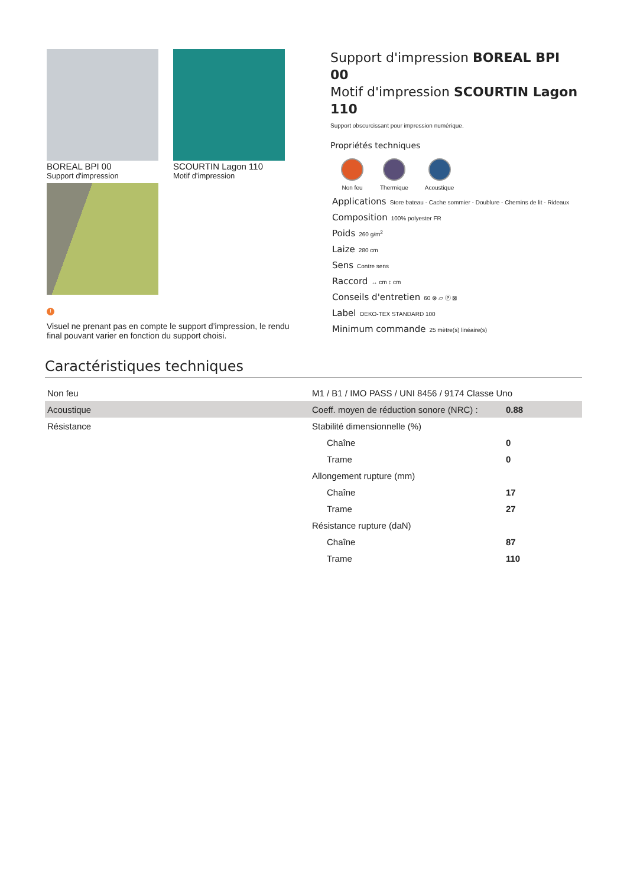BOREAL BPI 00
Support d'impression
SCOURTIN Lagon 110
Motif d'impression
!
Visuel ne prenant pas en compte le support d’impression, le rendu final pouvant varier en fonction du support choisi.
Support d'impression BOREAL BPI 00
Motif d'impression SCOURTIN Lagon 110
Support obscurcissant pour impression numérique.
Propriétés techniques
Non feu Thermique Acoustique
Applications Store bateau - Cache sommier - Doublure - Chemins de lit - Rideaux
Composition 100% polyester FR
Poids 260 g/m<sup>2</sup>
Laize 280 cm
Sens Contre sens
Raccord ↔ cm ↕ cm
Conseils d'entretien 60 ⊗ ▱ Ⓟ ⊠
Label OEKO-TEX STANDARD 100
Minimum commande 25 mètre(s) linéaire(s)
Caractéristiques techniques
| Non feu | M1 / B1 / IMO PASS / UNI 8456 / 9174 Classe Uno | |
| Acoustique | Coeff. moyen de réduction sonore (NRC) : | 0.88 |
| Résistance | Stabilité dimensionnelle (%) | |
| | Chaîne | 0 |
| | Trame | 0 |
| | Allongement rupture (mm) | |
| | Chaîne | 17 |
| | Trame | 27 |
| | Résistance rupture (daN) | |
| | Chaîne | 87 |
| | Trame | 110 |